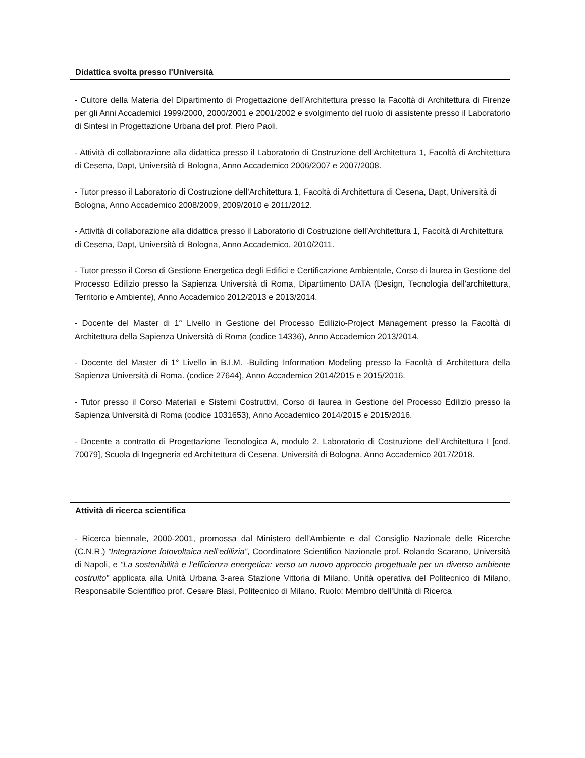Didattica svolta presso l'Università
- Cultore della Materia del Dipartimento di Progettazione dell’Architettura presso la Facoltà di Architettura di Firenze per gli Anni Accademici 1999/2000, 2000/2001 e 2001/2002 e svolgimento del ruolo di assistente presso il Laboratorio di Sintesi in Progettazione Urbana del prof. Piero Paoli.
- Attività di collaborazione alla didattica presso il Laboratorio di Costruzione dell’Architettura 1, Facoltà di Architettura di Cesena, Dapt, Università di Bologna, Anno Accademico 2006/2007 e 2007/2008.
- Tutor presso il Laboratorio di Costruzione dell’Architettura 1, Facoltà di Architettura di Cesena, Dapt, Università di Bologna, Anno Accademico 2008/2009, 2009/2010 e 2011/2012.
- Attività di collaborazione alla didattica presso il Laboratorio di Costruzione dell’Architettura 1, Facoltà di Architettura di Cesena, Dapt, Università di Bologna, Anno Accademico, 2010/2011.
- Tutor presso il Corso di Gestione Energetica degli Edifici e Certificazione Ambientale, Corso di laurea in Gestione del Processo Edilizio presso la Sapienza Università di Roma, Dipartimento DATA (Design, Tecnologia dell'architettura, Territorio e Ambiente), Anno Accademico 2012/2013 e 2013/2014.
- Docente del Master di 1° Livello in Gestione del Processo Edilizio-Project Management presso la Facoltà di Architettura della Sapienza Università di Roma (codice 14336), Anno Accademico 2013/2014.
- Docente del Master di 1° Livello in B.I.M. -Building Information Modeling presso la Facoltà di Architettura della Sapienza Università di Roma. (codice 27644), Anno Accademico 2014/2015 e 2015/2016.
- Tutor presso il Corso Materiali e Sistemi Costruttivi, Corso di laurea in Gestione del Processo Edilizio presso la Sapienza Università di Roma (codice 1031653), Anno Accademico 2014/2015 e 2015/2016.
- Docente a contratto di Progettazione Tecnologica A, modulo 2, Laboratorio di Costruzione dell’Architettura I [cod. 70079], Scuola di Ingegneria ed Architettura di Cesena, Università di Bologna, Anno Accademico 2017/2018.
Attività di ricerca scientifica
- Ricerca biennale, 2000-2001, promossa dal Ministero dell’Ambiente e dal Consiglio Nazionale delle Ricerche (C.N.R.) “Integrazione fotovoltaica nell’edilizia”, Coordinatore Scientifico Nazionale prof. Rolando Scarano, Università di Napoli, e “La sostenibilità e l’efficienza energetica: verso un nuovo approccio progettuale per un diverso ambiente costruito” applicata alla Unità Urbana 3-area Stazione Vittoria di Milano, Unità operativa del Politecnico di Milano, Responsabile Scientifico prof. Cesare Blasi, Politecnico di Milano. Ruolo: Membro dell'Unità di Ricerca